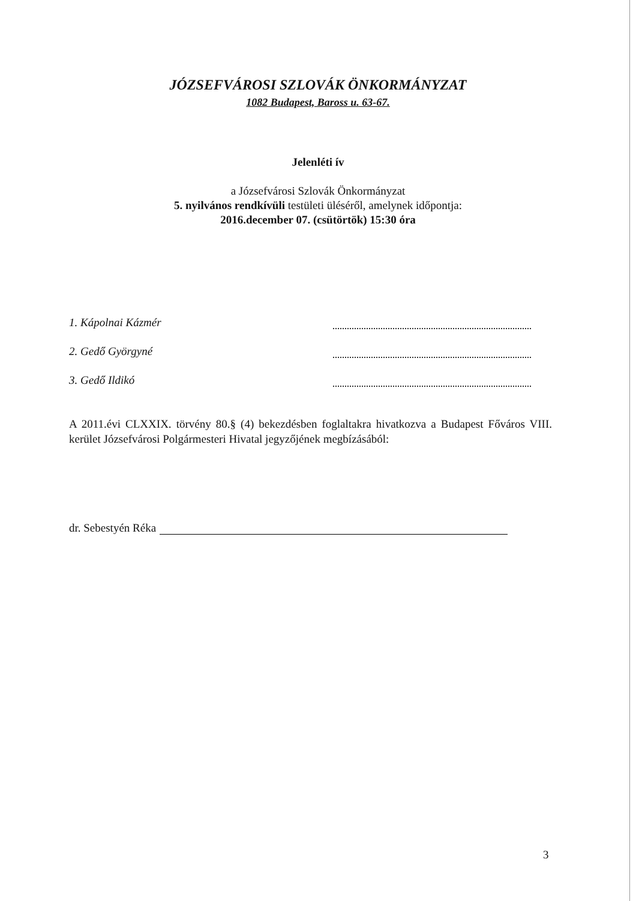JÓZSEFVÁROSI SZLOVÁK ÖNKORMÁNYZAT
1082 Budapest, Baross u. 63-67.
Jelenléti ív
a Józsefvárosi Szlovák Önkormányzat
5. nyilvános rendkívüli testületi üléséről, amelynek időpontja:
2016.december 07. (csütörtök) 15:30 óra
1. Kápolnai Kázmér
2. Gedő Györgyné
3. Gedő Ildikó
A 2011.évi CLXXIX. törvény 80.§ (4) bekezdésben foglaltakra hivatkozva a Budapest Főváros VIII. kerület Józsefvárosi Polgármesteri Hivatal jegyzőjének megbízásából:
dr. Sebestyén Réka
3